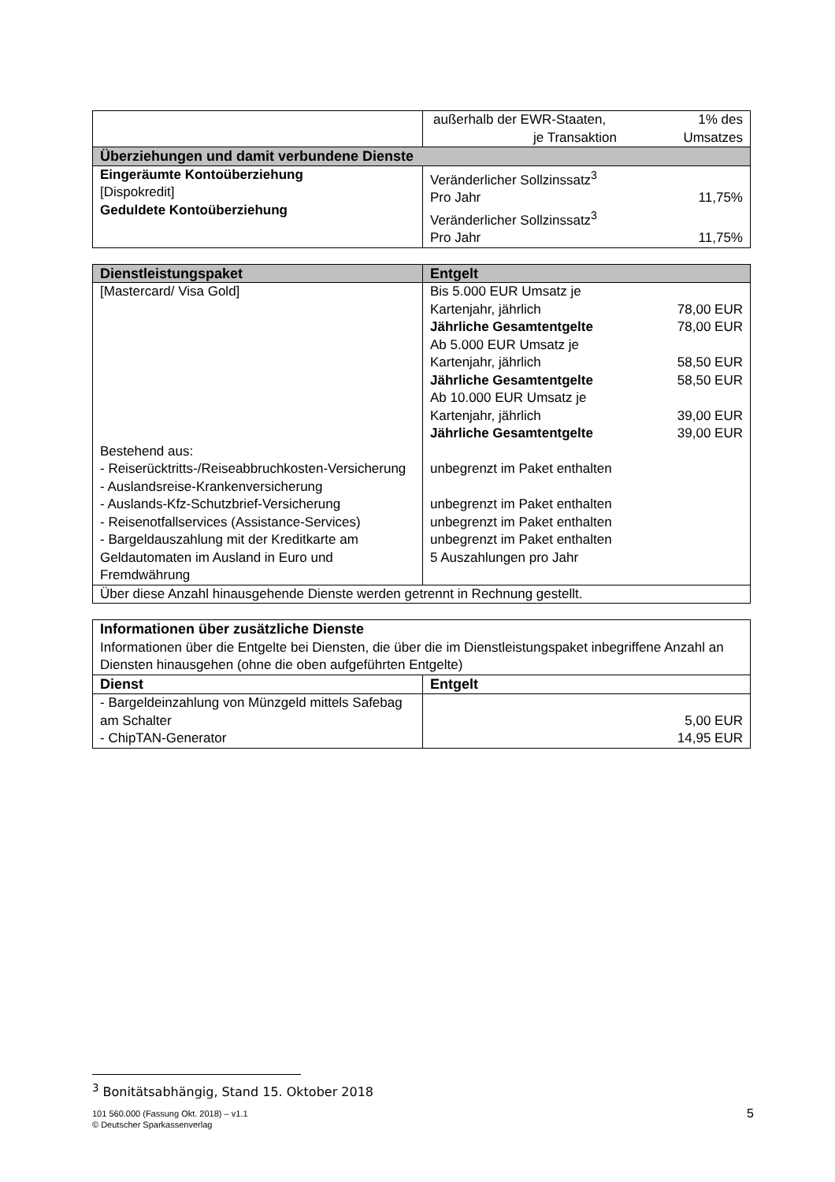| | außerhalb der EWR-Staaten, je Transaktion 1% des Umsatzes |
| Überziehungen und damit verbundene Dienste | |
| Eingeräumte Kontoüberziehung [Dispokredit] Geduldete Kontoüberziehung | Veränderlicher Sollzinssatz<sup>3</sup> Pro Jahr 11,75% Veränderlicher Sollzinssatz<sup>3</sup> Pro Jahr 11,75% |
| Dienstleistungspaket | Entgelt |
| --- | --- |
| [Mastercard/ Visa Gold] Bestehend aus: - Reiserücktritts-/Reiseabbruchkosten-Versicherung - Auslandsreise-Krankenversicherung - Auslands-Kfz-Schutzbrief-Versicherung - Reisenotfallservices (Assistance-Services) - Bargeldauszahlung mit der Kreditkarte am Geldautomaten im Ausland in Euro und Fremdwährung | Bis 5.000 EUR Umsatz je Kartenjahr, jährlich 78,00 EUR Jährliche Gesamtentgelte 78,00 EUR Ab 5.000 EUR Umsatz je Kartenjahr, jährlich 58,50 EUR Jährliche Gesamtentgelte 58,50 EUR Ab 10.000 EUR Umsatz je Kartenjahr, jährlich 39,00 EUR Jährliche Gesamtentgelte 39,00 EUR unbegrenzt im Paket enthalten unbegrenzt im Paket enthalten unbegrenzt im Paket enthalten unbegrenzt im Paket enthalten 5 Auszahlungen pro Jahr |
| Über diese Anzahl hinausgehende Dienste werden getrennt in Rechnung gestellt. | |
| Informationen über zusätzliche Dienste Informationen über die Entgelte bei Diensten, die über die im Dienstleistungspaket inbegriffene Anzahl an Diensten hinausgehen (ohne die oben aufgeführten Entgelte) | |
| Dienst | Entgelt |
| - Bargeldeinzahlung von Münzgeld mittels Safebag am Schalter - ChipTAN-Generator | 5,00 EUR 14,95 EUR |
<sup>3</sup> Bonitätsabhängig, Stand 15. Oktober 2018
101 560.000 (Fassung Okt. 2018) – v1.1
© Deutscher Sparkassenverlag 5